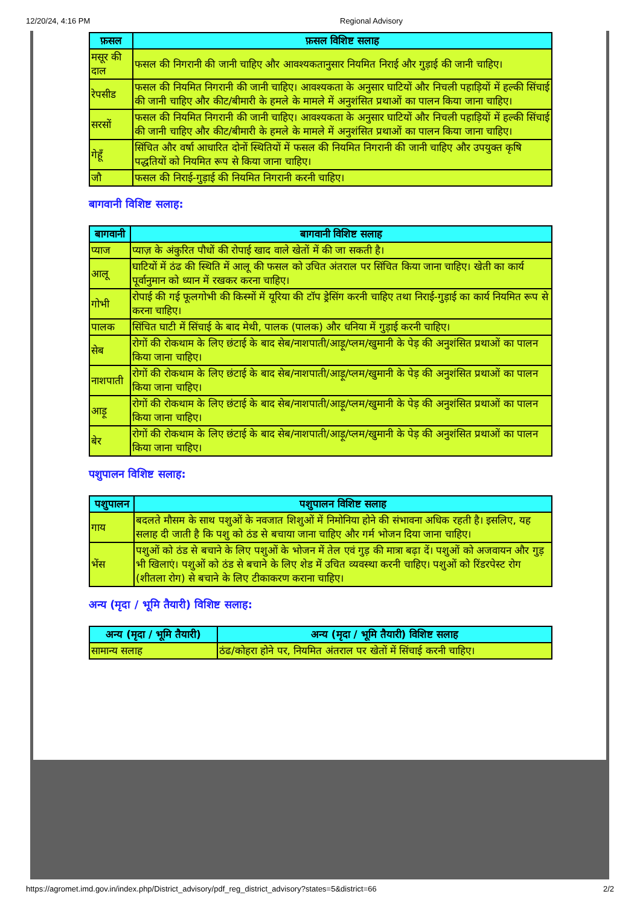12/20/24, 4:16 PM Regional Advisory
| फ़सल | फ़सल विशिष्ट सलाह |
| --- | --- |
| मसूर की दाल | फसल की निगरानी की जानी चाहिए और आवश्यकतानुसार नियमित निराई और गुड़ाई की जानी चाहिए। |
| रेपसीड | फसल की नियमित निगरानी की जानी चाहिए। आवश्यकता के अनुसार घाटियों और निचली पहाड़ियों में हल्की सिंचाई की जानी चाहिए और कीट/बीमारी के हमले के मामले में अनुशंसित प्रथाओं का पालन किया जाना चाहिए। |
| सरसों | फसल की नियमित निगरानी की जानी चाहिए। आवश्यकता के अनुसार घाटियों और निचली पहाड़ियों में हल्की सिंचाई की जानी चाहिए और कीट/बीमारी के हमले के मामले में अनुशंसित प्रथाओं का पालन किया जाना चाहिए। |
| गेहूँ | सिंचित और वर्षा आधारित दोनों स्थितियों में फसल की नियमित निगरानी की जानी चाहिए और उपयुक्त कृषि पद्धतियों को नियमित रूप से किया जाना चाहिए। |
| जौ | फसल की निराई-गुड़ाई की नियमित निगरानी करनी चाहिए। |
बागवानी विशिष्ट सलाह:
| बागवानी | बागवानी विशिष्ट सलाह |
| --- | --- |
| प्याज | प्याज़ के अंकुरित पौधों की रोपाई खाद वाले खेतों में की जा सकती है। |
| आलू | घाटियों में ठंढ की स्थिति में आलू की फसल को उचित अंतराल पर सिंचित किया जाना चाहिए। खेती का कार्य पूर्वानुमान को ध्यान में रखकर करना चाहिए। |
| गोभी | रोपाई की गई फूलगोभी की किस्मों में यूरिया की टॉप ड्रेसिंग करनी चाहिए तथा निराई-गुड़ाई का कार्य नियमित रूप से करना चाहिए। |
| पालक | सिंचित घाटी में सिंचाई के बाद मेथी, पालक (पालक) और धनिया में गुड़ाई करनी चाहिए। |
| सेब | रोगों की रोकथाम के लिए छंटाई के बाद सेब/नाशपाती/आड़ू/प्लम/खुमानी के पेड़ की अनुशंसित प्रथाओं का पालन किया जाना चाहिए। |
| नाशपाती | रोगों की रोकथाम के लिए छंटाई के बाद सेब/नाशपाती/आड़ू/प्लम/खुमानी के पेड़ की अनुशंसित प्रथाओं का पालन किया जाना चाहिए। |
| आड़ू | रोगों की रोकथाम के लिए छंटाई के बाद सेब/नाशपाती/आड़ू/प्लम/खुमानी के पेड़ की अनुशंसित प्रथाओं का पालन किया जाना चाहिए। |
| बेर | रोगों की रोकथाम के लिए छंटाई के बाद सेब/नाशपाती/आड़ू/प्लम/खुमानी के पेड़ की अनुशंसित प्रथाओं का पालन किया जाना चाहिए। |
पशुपालन विशिष्ट सलाह:
| पशुपालन | पशुपालन विशिष्ट सलाह |
| --- | --- |
| गाय | बदलते मौसम के साथ पशुओं के नवजात शिशुओं में निमोनिया होने की संभावना अधिक रहती है। इसलिए, यह सलाह दी जाती है कि पशु को ठंड से बचाया जाना चाहिए और गर्म भोजन दिया जाना चाहिए। |
| भेंस | पशुओं को ठंड से बचाने के लिए पशुओं के भोजन में तेल एवं गुड़ की मात्रा बढ़ा दें। पशुओं को अजवायन और गुड़ भी खिलाएं। पशुओं को ठंड से बचाने के लिए शेड में उचित व्यवस्था करनी चाहिए। पशुओं को रिंडरपेस्ट रोग (शीतला रोग) से बचाने के लिए टीकाकरण कराना चाहिए। |
अन्य (मृदा / भूमि तैयारी) विशिष्ट सलाह:
| अन्य (मृदा / भूमि तैयारी) | अन्य (मृदा / भूमि तैयारी) विशिष्ट सलाह |
| --- | --- |
| सामान्य सलाह | ठंढ/कोहरा होने पर, नियमित अंतराल पर खेतों में सिंचाई करनी चाहिए। |
https://agromet.imd.gov.in/index.php/District_advisory/pdf_reg_district_advisory?states=5&district=66 2/2